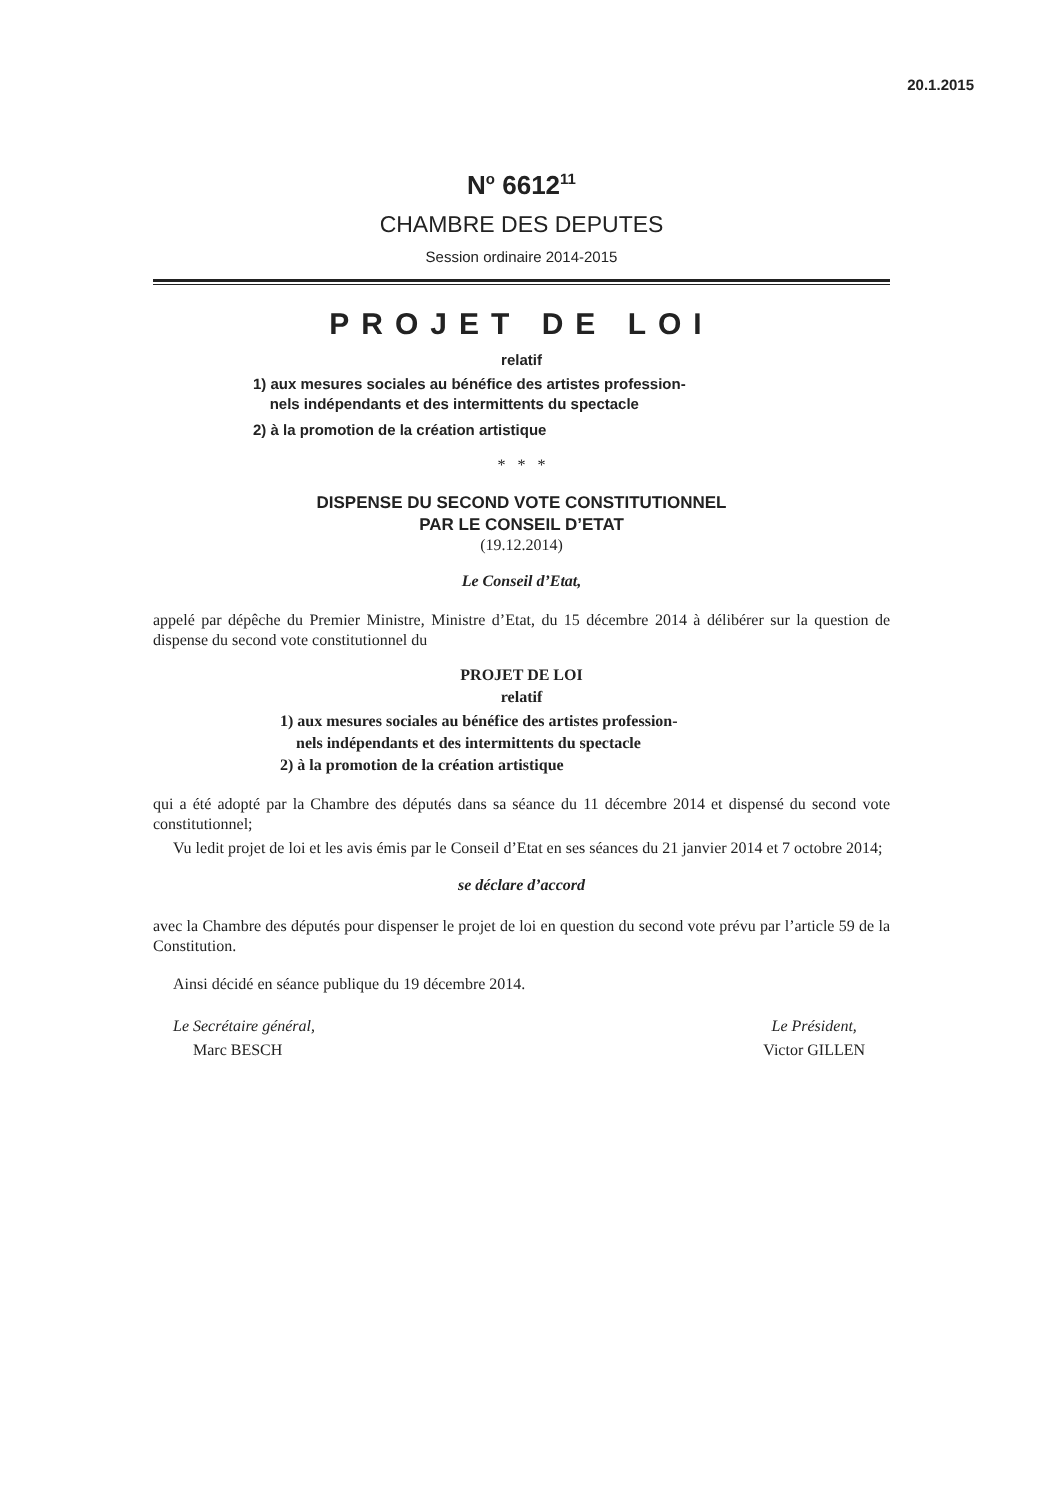20.1.2015
N<sup>o</sup> 6612<sup>11</sup>
CHAMBRE DES DEPUTES
Session ordinaire 2014-2015
PROJET DE LOI
relatif
1) aux mesures sociales au bénéfice des artistes profession-
nels indépendants et des intermittents du spectacle
2) à la promotion de la création artistique
* * *
DISPENSE DU SECOND VOTE CONSTITUTIONNEL
PAR LE CONSEIL D’ETAT
(19.12.2014)
Le Conseil d’Etat,
appelé par dépêche du Premier Ministre, Ministre d’Etat, du 15 décembre 2014 à délibérer sur la question de dispense du second vote constitutionnel du
PROJET DE LOI
relatif
1) aux mesures sociales au bénéfice des artistes profession-
nels indépendants et des intermittents du spectacle
2) à la promotion de la création artistique
qui a été adopté par la Chambre des députés dans sa séance du 11 décembre 2014 et dispensé du second vote constitutionnel;
Vu ledit projet de loi et les avis émis par le Conseil d’Etat en ses séances du 21 janvier 2014 et 7 octobre 2014;
se déclare d’accord
avec la Chambre des députés pour dispenser le projet de loi en question du second vote prévu par l’article 59 de la Constitution.
Ainsi décidé en séance publique du 19 décembre 2014.
Le Secrétaire général,
Marc BESCH
Le Président,
Victor GILLEN